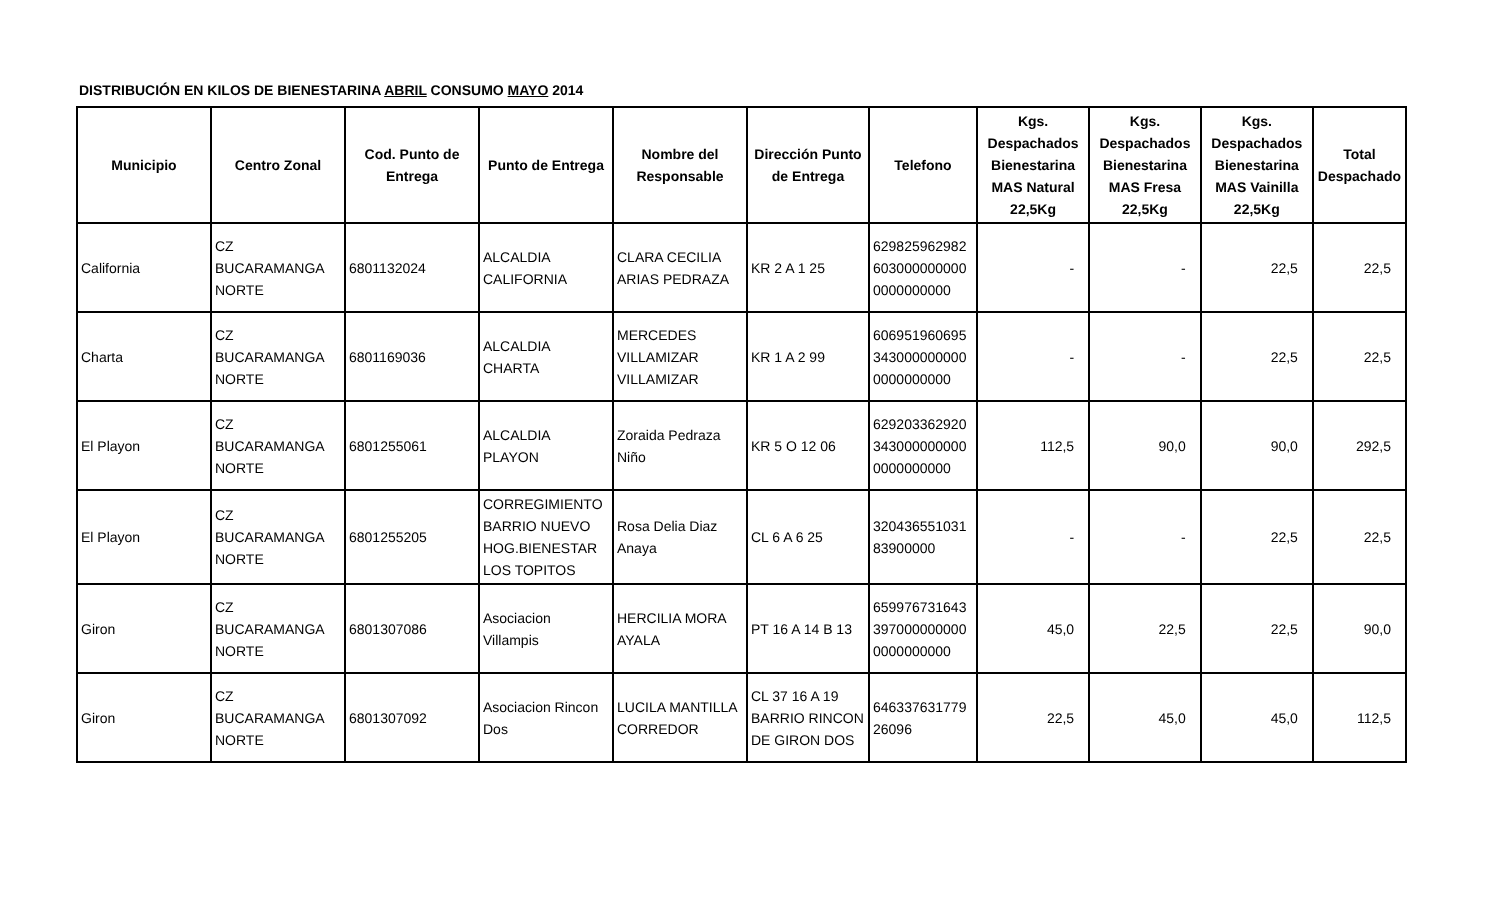DISTRIBUCIÓN EN KILOS DE BIENESTARINA ABRIL CONSUMO MAYO 2014
| Municipio | Centro Zonal | Cod. Punto de Entrega | Punto de Entrega | Nombre del Responsable | Dirección Punto de Entrega | Telefono | Kgs. Despachados Bienestarina MAS Natural 22,5Kg | Kgs. Despachados Bienestarina MAS Fresa 22,5Kg | Kgs. Despachados Bienestarina MAS Vainilla 22,5Kg | Total Despachado |
| --- | --- | --- | --- | --- | --- | --- | --- | --- | --- | --- |
| California | CZ BUCARAMANGA NORTE | 6801132024 | ALCALDIA CALIFORNIA | CLARA CECILIA ARIAS PEDRAZA | KR 2 A 1 25 | 629825962982 603000000000 0000000000 | - | - | 22,5 | 22,5 |
| Charta | CZ BUCARAMANGA NORTE | 6801169036 | ALCALDIA CHARTA | MERCEDES VILLAMIZAR VILLAMIZAR | KR 1 A 2 99 | 606951960695 343000000000 0000000000 | - | - | 22,5 | 22,5 |
| El Playon | CZ BUCARAMANGA NORTE | 6801255061 | ALCALDIA PLAYON | Zoraida Pedraza Niño | KR 5 O 12 06 | 629203362920 343000000000 0000000000 | 112,5 | 90,0 | 90,0 | 292,5 |
| El Playon | CZ BUCARAMANGA NORTE | 6801255205 | CORREGIMIENTO BARRIO NUEVO HOG.BIENESTAR LOS TOPITOS | Rosa Delia Diaz Anaya | CL 6 A 6 25 | 320436551031 83900000 | - | - | 22,5 | 22,5 |
| Giron | CZ BUCARAMANGA NORTE | 6801307086 | Asociacion Villampis | HERCILIA MORA AYALA | PT 16 A 14 B 13 | 659976731643 397000000000 0000000000 | 45,0 | 22,5 | 22,5 | 90,0 |
| Giron | CZ BUCARAMANGA NORTE | 6801307092 | Asociacion Rincon Dos | LUCILA MANTILLA CORREDOR | CL 37 16 A 19 BARRIO RINCON DE GIRON DOS | 646337631779 26096 | 22,5 | 45,0 | 45,0 | 112,5 |